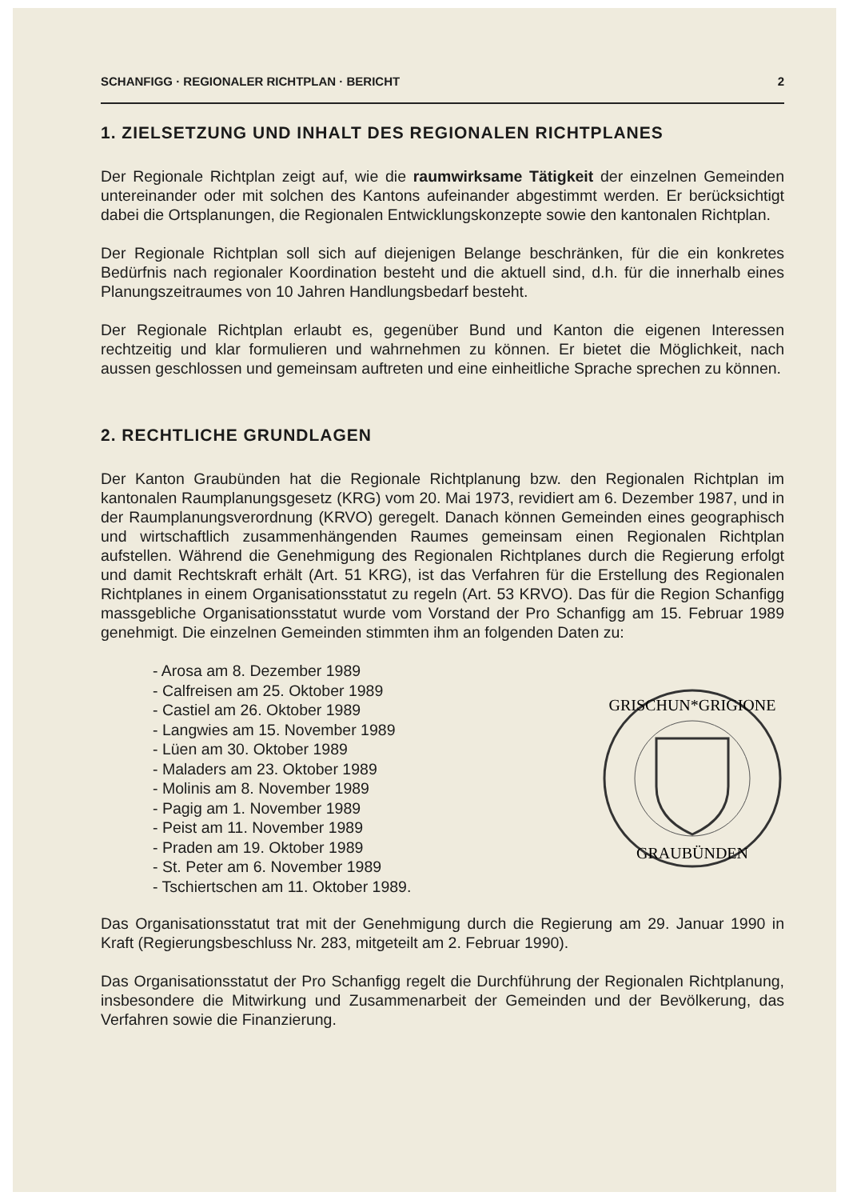SCHANFIGG · REGIONALER RICHTPLAN · BERICHT 2
1. ZIELSETZUNG UND INHALT DES REGIONALEN RICHTPLANES
Der Regionale Richtplan zeigt auf, wie die raumwirksame Tätigkeit der einzelnen Gemeinden untereinander oder mit solchen des Kantons aufeinander abgestimmt werden. Er berücksichtigt dabei die Ortsplanungen, die Regionalen Entwicklungskonzepte sowie den kantonalen Richtplan.
Der Regionale Richtplan soll sich auf diejenigen Belange beschränken, für die ein konkretes Bedürfnis nach regionaler Koordination besteht und die aktuell sind, d.h. für die innerhalb eines Planungszeitraumes von 10 Jahren Handlungsbedarf besteht.
Der Regionale Richtplan erlaubt es, gegenüber Bund und Kanton die eigenen Interessen rechtzeitig und klar formulieren und wahrnehmen zu können. Er bietet die Möglichkeit, nach aussen geschlossen und gemeinsam auftreten und eine einheitliche Sprache sprechen zu können.
2. RECHTLICHE GRUNDLAGEN
Der Kanton Graubünden hat die Regionale Richtplanung bzw. den Regionalen Richtplan im kantonalen Raumplanungsgesetz (KRG) vom 20. Mai 1973, revidiert am 6. Dezember 1987, und in der Raumplanungsverordnung (KRVO) geregelt. Danach können Gemeinden eines geographisch und wirtschaftlich zusammenhängenden Raumes gemeinsam einen Regionalen Richtplan aufstellen. Während die Genehmigung des Regionalen Richtplanes durch die Regierung erfolgt und damit Rechtskraft erhält (Art. 51 KRG), ist das Verfahren für die Erstellung des Regionalen Richtplanes in einem Organisationsstatut zu regeln (Art. 53 KRVO). Das für die Region Schanfigg massgebliche Organisationsstatut wurde vom Vorstand der Pro Schanfigg am 15. Februar 1989 genehmigt. Die einzelnen Gemeinden stimmten ihm an folgenden Daten zu:
- Arosa am 8. Dezember 1989
- Calfreisen am 25. Oktober 1989
- Castiel am 26. Oktober 1989
- Langwies am 15. November 1989
- Lüen am 30. Oktober 1989
- Maladers am 23. Oktober 1989
- Molinis am 8. November 1989
- Pagig am 1. November 1989
- Peist am 11. November 1989
- Praden am 19. Oktober 1989
- St. Peter am 6. November 1989
- Tschiertschen am 11. Oktober 1989.
GRISCHUN*GRIGIONE
GRAUBÜNDEN
Das Organisationsstatut trat mit der Genehmigung durch die Regierung am 29. Januar 1990 in Kraft (Regierungsbeschluss Nr. 283, mitgeteilt am 2. Februar 1990).
Das Organisationsstatut der Pro Schanfigg regelt die Durchführung der Regionalen Richtplanung, insbesondere die Mitwirkung und Zusammenarbeit der Gemeinden und der Bevölkerung, das Verfahren sowie die Finanzierung.